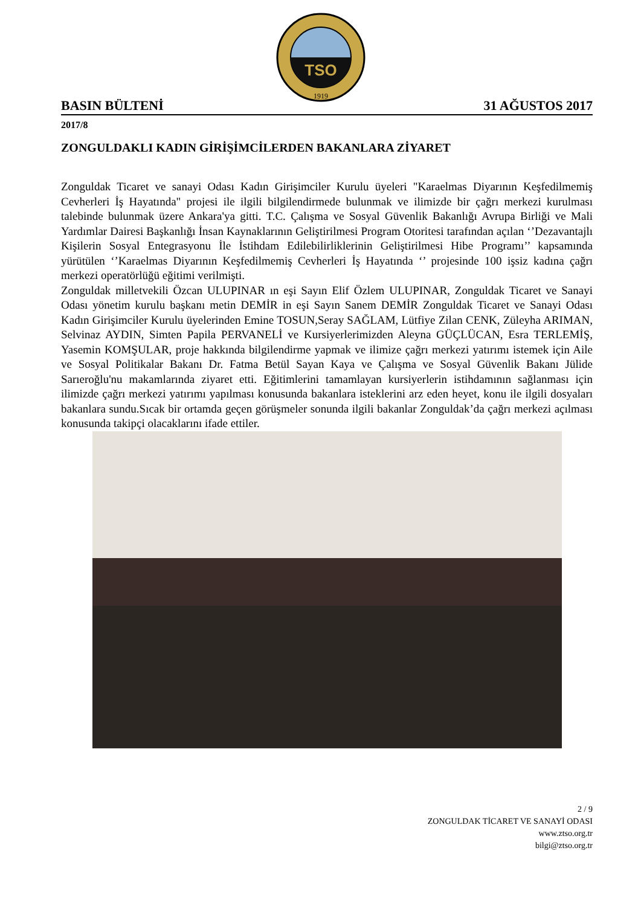TSO
1919
BASIN BÜLTENİ 31 AĞUSTOS 2017
2017/8
ZONGULDAKLI KADIN GİRİŞİMCİLERDEN BAKANLARA ZİYARET
Zonguldak Ticaret ve sanayi Odası Kadın Girişimciler Kurulu üyeleri "Karaelmas Diyarının Keşfedilmemiş Cevherleri İş Hayatında" projesi ile ilgili bilgilendirmede bulunmak ve ilimizde bir çağrı merkezi kurulması talebinde bulunmak üzere Ankara'ya gitti. T.C. Çalışma ve Sosyal Güvenlik Bakanlığı Avrupa Birliği ve Mali Yardımlar Dairesi Başkanlığı İnsan Kaynaklarının Geliştirilmesi Program Otoritesi tarafından açılan ‘’Dezavantajlı Kişilerin Sosyal Entegrasyonu İle İstihdam Edilebilirliklerinin Geliştirilmesi Hibe Programı’’ kapsamında yürütülen ‘’Karaelmas Diyarının Keşfedilmemiş Cevherleri İş Hayatında ‘’ projesinde 100 işsiz kadına çağrı merkezi operatörlüğü eğitimi verilmişti.
Zonguldak milletvekili Özcan ULUPINAR ın eşi Sayın Elif Özlem ULUPINAR, Zonguldak Ticaret ve Sanayi Odası yönetim kurulu başkanı metin DEMİR in eşi Sayın Sanem DEMİR Zonguldak Ticaret ve Sanayi Odası Kadın Girişimciler Kurulu üyelerinden Emine TOSUN,Seray SAĞLAM, Lütfiye Zilan CENK, Züleyha ARIMAN, Selvinaz AYDIN, Simten Papila PERVANELİ ve Kursiyerlerimizden Aleyna GÜÇLÜCAN, Esra TERLEMİŞ, Yasemin KOMŞULAR, proje hakkında bilgilendirme yapmak ve ilimize çağrı merkezi yatırımı istemek için Aile ve Sosyal Politikalar Bakanı Dr. Fatma Betül Sayan Kaya ve Çalışma ve Sosyal Güvenlik Bakanı Jülide Sarıeroğlu'nu makamlarında ziyaret etti. Eğitimlerini tamamlayan kursiyerlerin istihdamının sağlanması için ilimizde çağrı merkezi yatırımı yapılması konusunda bakanlara isteklerini arz eden heyet, konu ile ilgili dosyaları bakanlara sundu.Sıcak bir ortamda geçen görüşmeler sonunda ilgili bakanlar Zonguldak’da çağrı merkezi açılması konusunda takipçi olacaklarını ifade ettiler.
2 / 9
ZONGULDAK TİCARET VE SANAYİ ODASI
www.ztso.org.tr
bilgi@ztso.org.tr